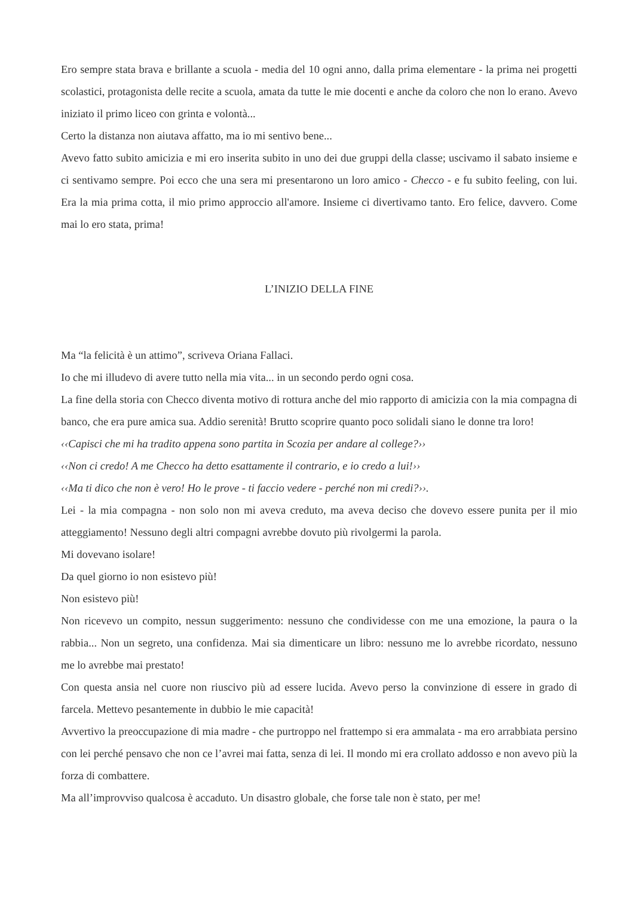Ero sempre stata brava e brillante a scuola - media del 10 ogni anno, dalla prima elementare - la prima nei progetti scolastici, protagonista delle recite a scuola, amata da tutte le mie docenti e anche da coloro che non lo erano. Avevo iniziato il primo liceo con grinta e volontà...
Certo la distanza non aiutava affatto, ma io mi sentivo bene...
Avevo fatto subito amicizia e mi ero inserita subito in uno dei due gruppi della classe; uscivamo il sabato insieme e ci sentivamo sempre. Poi ecco che una sera mi presentarono un loro amico - Checco - e fu subito feeling, con lui. Era la mia prima cotta, il mio primo approccio all'amore. Insieme ci divertivamo tanto. Ero felice, davvero. Come mai lo ero stata, prima!
L’INIZIO DELLA FINE
Ma “la felicità è un attimo”, scriveva Oriana Fallaci.
Io che mi illudevo di avere tutto nella mia vita... in un secondo perdo ogni cosa.
La fine della storia con Checco diventa motivo di rottura anche del mio rapporto di amicizia con la mia compagna di banco, che era pure amica sua. Addio serenità! Brutto scoprire quanto poco solidali siano le donne tra loro!
‹‹Capisci che mi ha tradito appena sono partita in Scozia per andare al college?››
‹‹Non ci credo! A me Checco ha detto esattamente il contrario, e io credo a lui!››
‹‹Ma ti dico che non è vero! Ho le prove - ti faccio vedere - perché non mi credi?››.
Lei - la mia compagna - non solo non mi aveva creduto, ma aveva deciso che dovevo essere punita per il mio atteggiamento! Nessuno degli altri compagni avrebbe dovuto più rivolgermi la parola.
Mi dovevano isolare!
Da quel giorno io non esistevo più!
Non esistevo più!
Non ricevevo un compito, nessun suggerimento: nessuno che condividesse con me una emozione, la paura o la rabbia... Non un segreto, una confidenza. Mai sia dimenticare un libro: nessuno me lo avrebbe ricordato, nessuno me lo avrebbe mai prestato!
Con questa ansia nel cuore non riuscivo più ad essere lucida. Avevo perso la convinzione di essere in grado di farcela. Mettevo pesantemente in dubbio le mie capacità!
Avvertivo la preoccupazione di mia madre - che purtroppo nel frattempo si era ammalata - ma ero arrabbiata persino con lei perché pensavo che non ce l’avrei mai fatta, senza di lei. Il mondo mi era crollato addosso e non avevo più la forza di combattere.
Ma all’improvviso qualcosa è accaduto. Un disastro globale, che forse tale non è stato, per me!